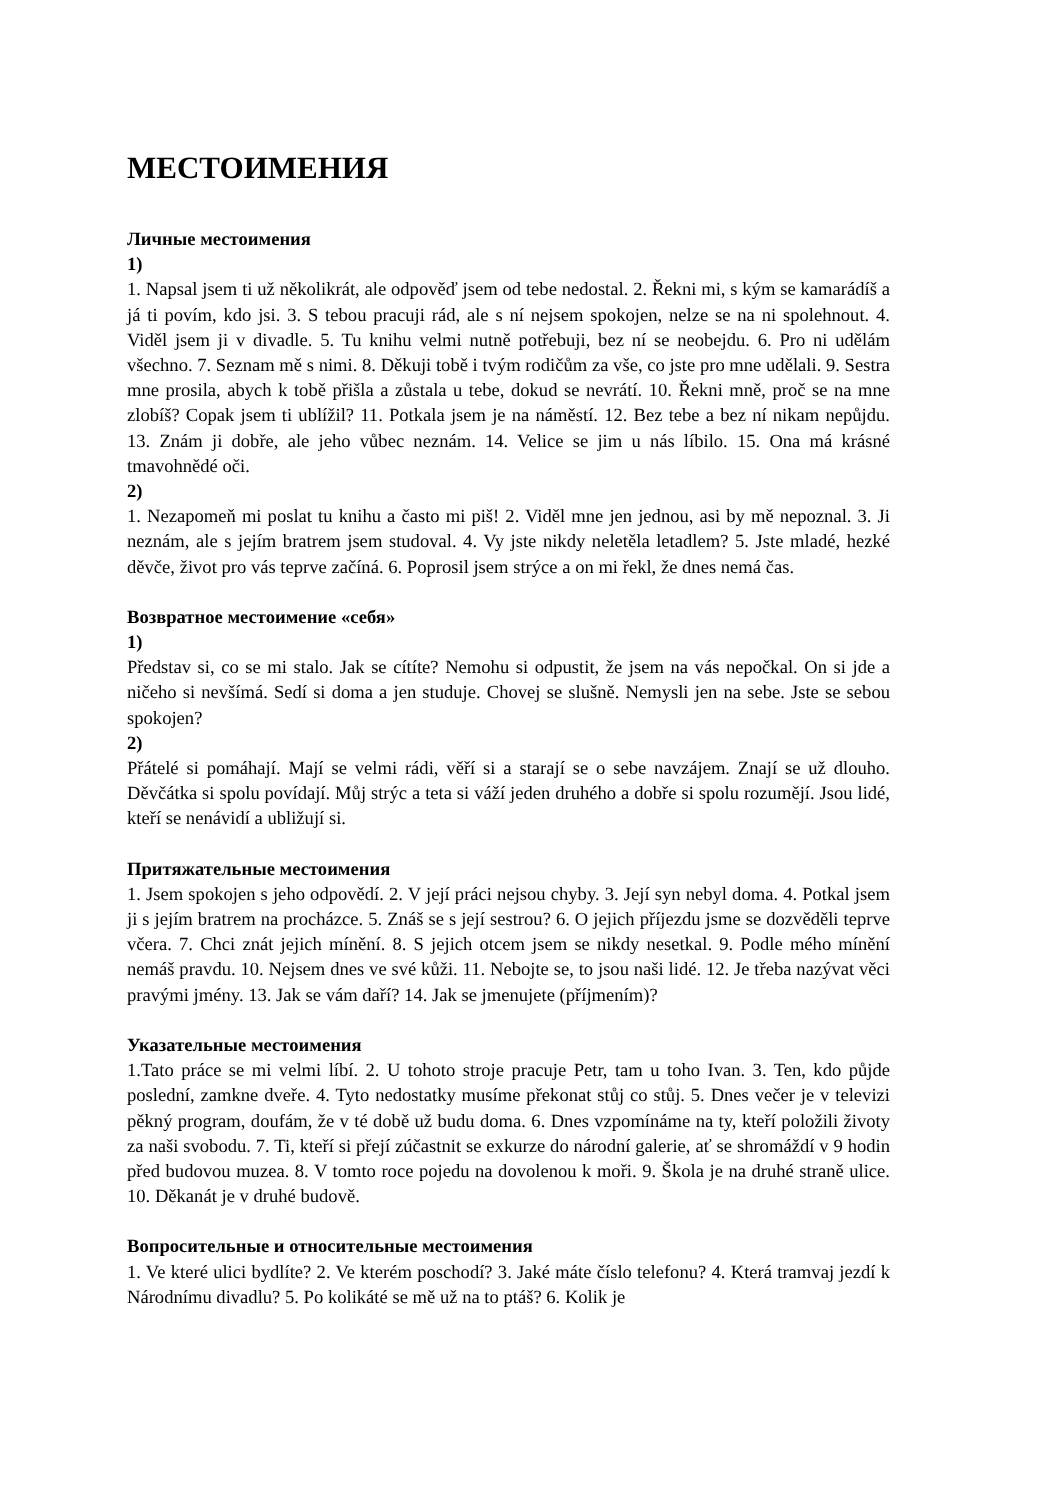МЕСТОИМЕНИЯ
Личные местоимения
1)
1. Napsal jsem ti už několikrát, ale odpověď jsem od tebe nedostal. 2. Řekni mi, s kým se kamarádíš a já ti povím, kdo jsi. 3. S tebou pracuji rád, ale s ní nejsem spokojen, nelze se na ni spolehnout. 4. Viděl jsem ji v divadle. 5. Tu knihu velmi nutně potřebuji, bez ní se neobejdu. 6. Pro ni udělám všechno. 7. Seznam mě s nimi. 8. Děkuji tobě i tvým rodičům za vše, co jste pro mne udělali. 9. Sestra mne prosila, abych k tobě přišla a zůstala u tebe, dokud se nevrátí. 10. Řekni mně, proč se na mne zlobíš? Copak jsem ti ublížil? 11. Potkala jsem je na náměstí. 12. Bez tebe a bez ní nikam nepůjdu. 13. Znám ji dobře, ale jeho vůbec neznám. 14. Velice se jim u nás líbilo. 15. Ona má krásné tmavohnědé oči.
2)
1. Nezapomeň mi poslat tu knihu a často mi piš! 2. Viděl mne jen jednou, asi by mě nepoznal. 3. Ji neznám, ale s jejím bratrem jsem studoval. 4. Vy jste nikdy neletěla letadlem? 5. Jste mladé, hezké děvče, život pro vás teprve začíná. 6. Poprosil jsem strýce a on mi řekl, že dnes nemá čas.
Возвратное местоимение «себя»
1)
Představ si, co se mi stalo. Jak se cítíte? Nemohu si odpustit, že jsem na vás nepočkal. On si jde a ničeho si nevšímá. Sedí si doma a jen studuje. Chovej se slušně. Nemysli jen na sebe. Jste se sebou spokojen?
2)
Přátelé si pomáhají. Mají se velmi rádi, věří si a starají se o sebe navzájem. Znají se už dlouho. Děvčátka si spolu povídají. Můj strýc a teta si váží jeden druhého a dobře si spolu rozumějí. Jsou lidé, kteří se nenávidí a ubližují si.
Притяжательные местоимения
1. Jsem spokojen s jeho odpovědí. 2. V její práci nejsou chyby. 3. Její syn nebyl doma. 4. Potkal jsem ji s jejím bratrem na procházce. 5. Znáš se s její sestrou? 6. O jejich příjezdu jsme se dozvěděli teprve včera. 7. Chci znát jejich mínění. 8. S jejich otcem jsem se nikdy nesetkal. 9. Podle mého mínění nemáš pravdu. 10. Nejsem dnes ve své kůži. 11. Nebojte se, to jsou naši lidé. 12. Je třeba nazývat věci pravými jmény. 13. Jak se vám daří? 14. Jak se jmenujete (příjmením)?
Указательные местоимения
1.Tato práce se mi velmi líbí. 2. U tohoto stroje pracuje Petr, tam u toho Ivan. 3. Ten, kdo půjde poslední, zamkne dveře. 4. Tyto nedostatky musíme překonat stůj co stůj. 5. Dnes večer je v televizi pěkný program, doufám, že v té době už budu doma. 6. Dnes vzpomínáme na ty, kteří položili životy za naši svobodu. 7. Ti, kteří si přejí zúčastnit se exkurze do národní galerie, ať se shromáždí v 9 hodin před budovou muzea. 8. V tomto roce pojedu na dovolenou k moři. 9. Škola je na druhé straně ulice. 10. Děkanát je v druhé budově.
Вопросительные и относительные местоимения
1. Ve které ulici bydlíte? 2. Ve kterém poschodí? 3. Jaké máte číslo telefonu? 4. Která tramvaj jezdí k Národnímu divadlu? 5. Po kolikáté se mě už na to ptáš? 6. Kolik je